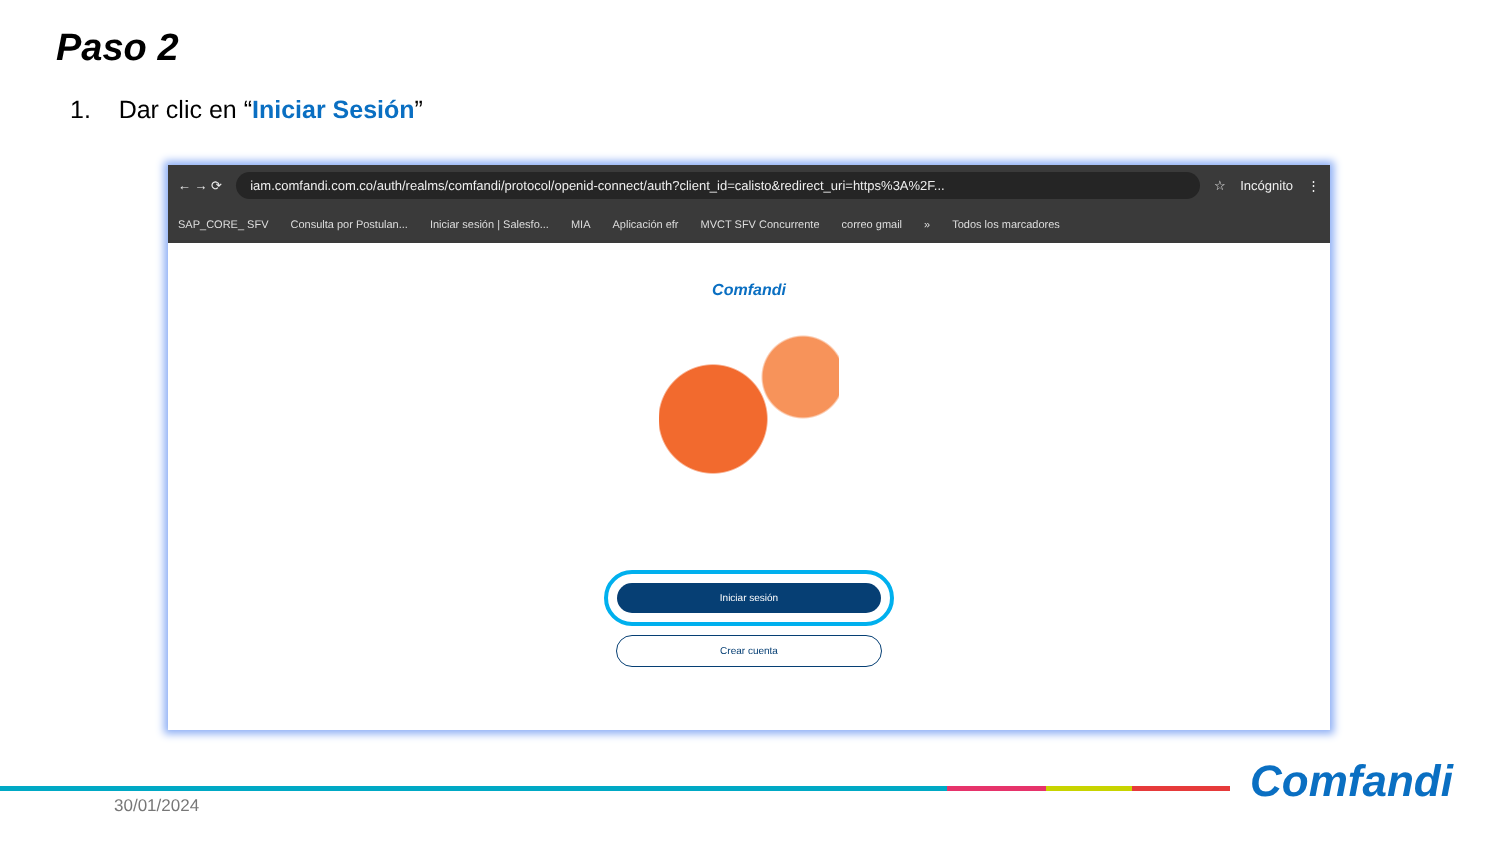Paso 2
1. Dar clic en “Iniciar Sesión”
← → ⟳
iam.comfandi.com.co/auth/realms/comfandi/protocol/openid-connect/auth?client_id=calisto&redirect_uri=https%3A%2F...
☆ Incógnito ⋮
SAP_CORE_ SFV Consulta por Postulan... Iniciar sesión | Salesfo... MIA Aplicación efr MVCT SFV Concurrente correo gmail » Todos los marcadores
Comfandi
Iniciar sesión
Crear cuenta
30/01/2024 Comfandi